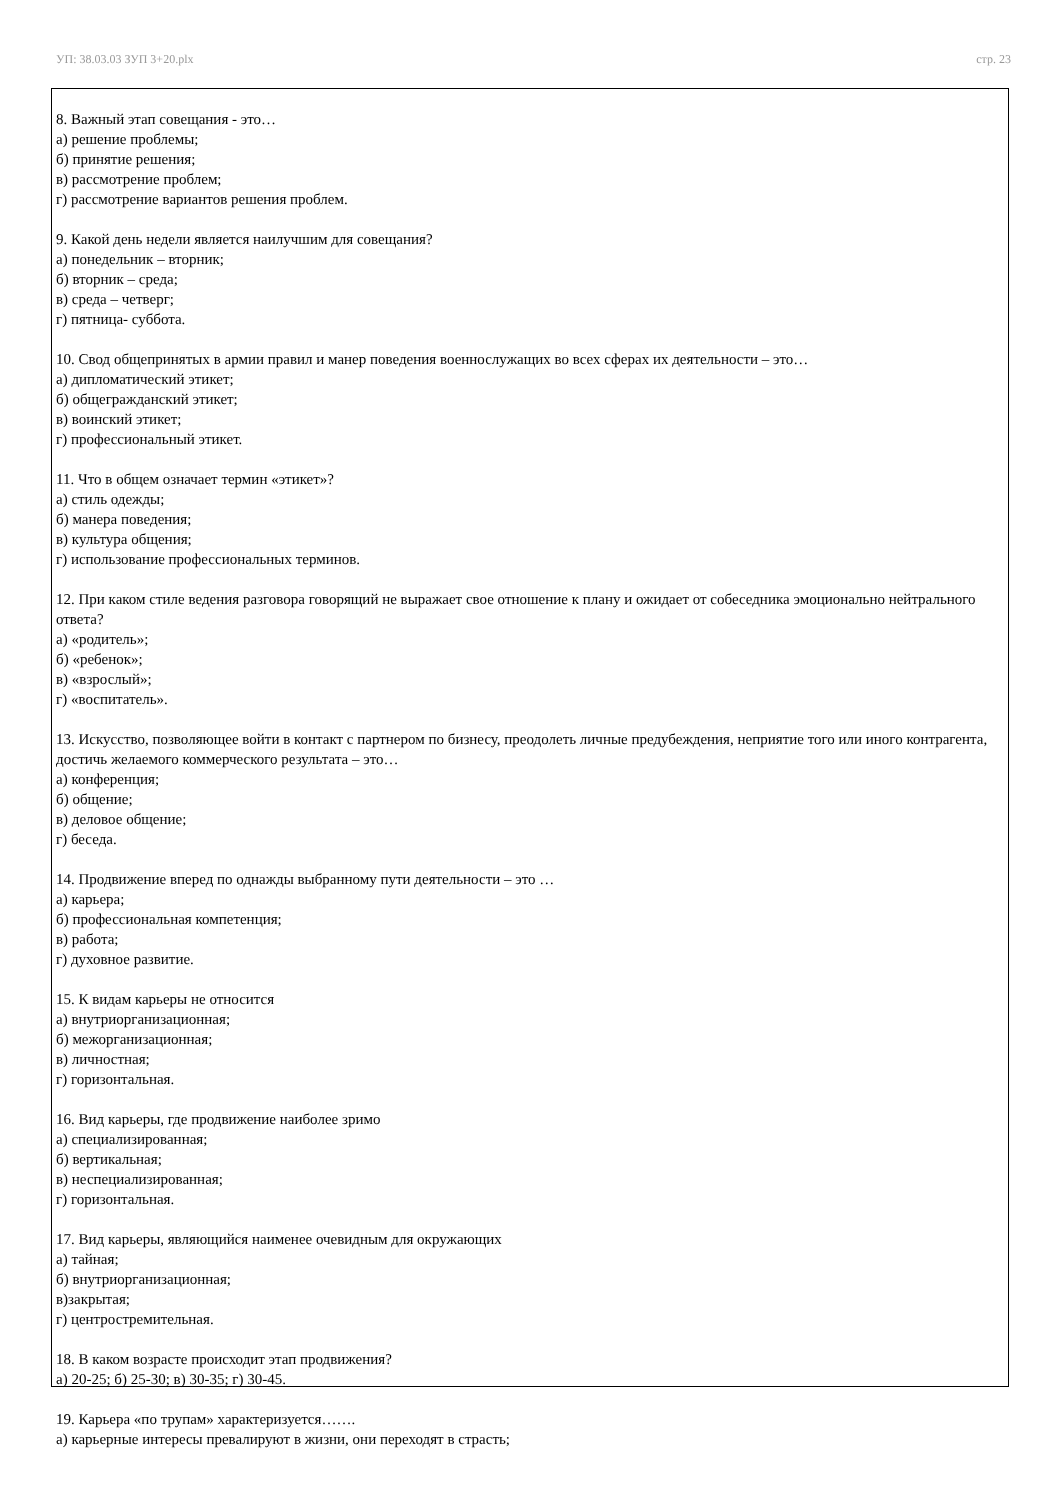УП: 38.03.03 ЗУП 3+20.plx стр. 23
8. Важный этап совещания - это…
а) решение проблемы;
б) принятие решения;
в) рассмотрение проблем;
г) рассмотрение вариантов решения проблем.
9. Какой день недели является наилучшим для совещания?
а) понедельник – вторник;
б) вторник – среда;
в) среда – четверг;
г) пятница- суббота.
10. Свод общепринятых в армии правил и манер поведения военнослужащих во всех сферах их деятельности – это…
а) дипломатический этикет;
б) общегражданский этикет;
в) воинский этикет;
г) профессиональный этикет.
11. Что в общем означает термин «этикет»?
а) стиль одежды;
б) манера поведения;
в) культура общения;
г) использование профессиональных терминов.
12. При каком стиле ведения разговора говорящий не выражает свое отношение к плану и ожидает от собеседника эмоционально нейтрального ответа?
а) «родитель»;
б) «ребенок»;
в) «взрослый»;
г) «воспитатель».
13. Искусство, позволяющее войти в контакт с партнером по бизнесу, преодолеть личные предубеждения, неприятие того или иного контрагента, достичь желаемого коммерческого результата – это…
а) конференция;
б) общение;
в) деловое общение;
г) беседа.
14. Продвижение вперед по однажды выбранному пути деятельности – это …
а) карьера;
б) профессиональная компетенция;
в) работа;
г) духовное развитие.
15. К видам карьеры не относится
а) внутриорганизационная;
б) межорганизационная;
в) личностная;
г) горизонтальная.
16. Вид карьеры, где продвижение наиболее зримо
а) специализированная;
б) вертикальная;
в) неспециализированная;
г) горизонтальная.
17. Вид карьеры, являющийся наименее очевидным для окружающих
а) тайная;
б) внутриорганизационная;
в)закрытая;
г) центростремительная.
18. В каком возрасте происходит этап продвижения?
а) 20-25; б) 25-30; в) 30-35; г) 30-45.
19. Карьера «по трупам» характеризуется…….
а) карьерные интересы превалируют в жизни, они переходят в страсть;